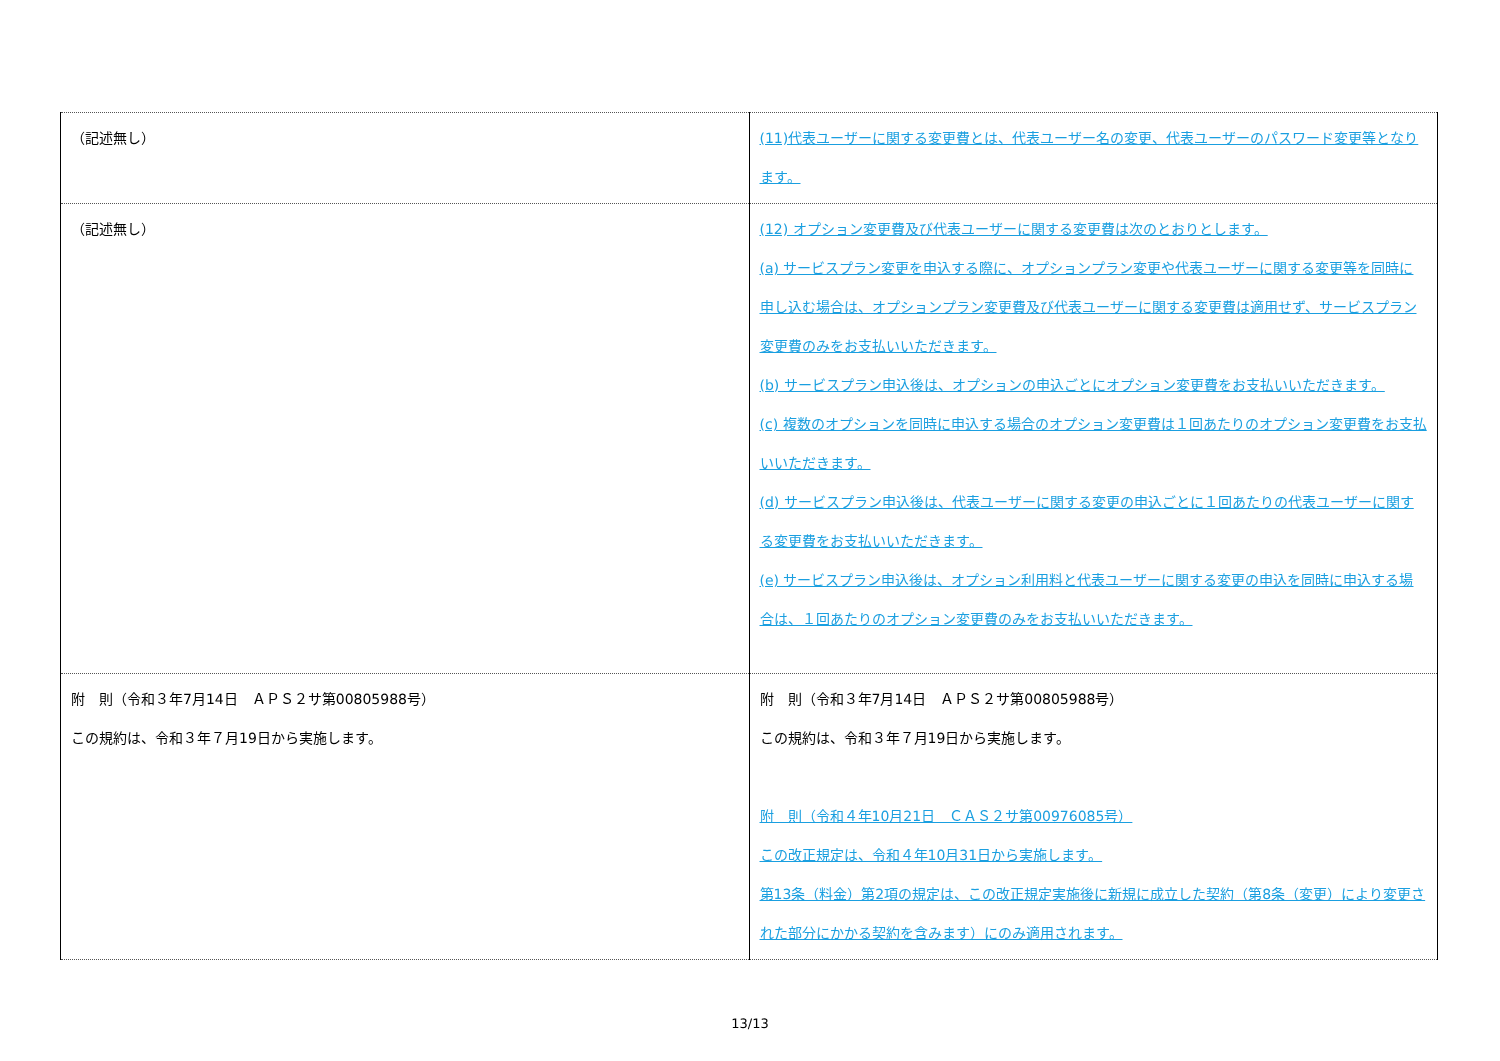| （記述無し） | (11)代表ユーザーに関する変更費とは、代表ユーザー名の変更、代表ユーザーのパスワード変更等となります。 |
| （記述無し） | (12) オプション変更費及び代表ユーザーに関する変更費は次のとおりとします。 (a) サービスプラン変更を申込する際に、オプションプラン変更や代表ユーザーに関する変更等を同時に申し込む場合は、オプションプラン変更費及び代表ユーザーに関する変更費は適用せず、サービスプラン変更費のみをお支払いいただきます。 (b) サービスプラン申込後は、オプションの申込ごとにオプション変更費をお支払いいただきます。 (c) 複数のオプションを同時に申込する場合のオプション変更費は１回あたりのオプション変更費をお支払いいただきます。 (d) サービスプラン申込後は、代表ユーザーに関する変更の申込ごとに１回あたりの代表ユーザーに関する変更費をお支払いいただきます。 (e) サービスプラン申込後は、オプション利用料と代表ユーザーに関する変更の申込を同時に申込する場合は、１回あたりのオプション変更費のみをお支払いいただきます。 |
| 附 則（令和３年7月14日 ＡＰＳ２サ第00805988号） この規約は、令和３年７月19日から実施します。 | 附 則（令和３年7月14日 ＡＰＳ２サ第00805988号） この規約は、令和３年７月19日から実施します。 附 則（令和４年10月21日 ＣＡＳ２サ第00976085号） この改正規定は、令和４年10月31日から実施します。 第13条（料金）第2項の規定は、この改正規定実施後に新規に成立した契約（第8条（変更）により変更された部分にかかる契約を含みます）にのみ適用されます。 |
13/13